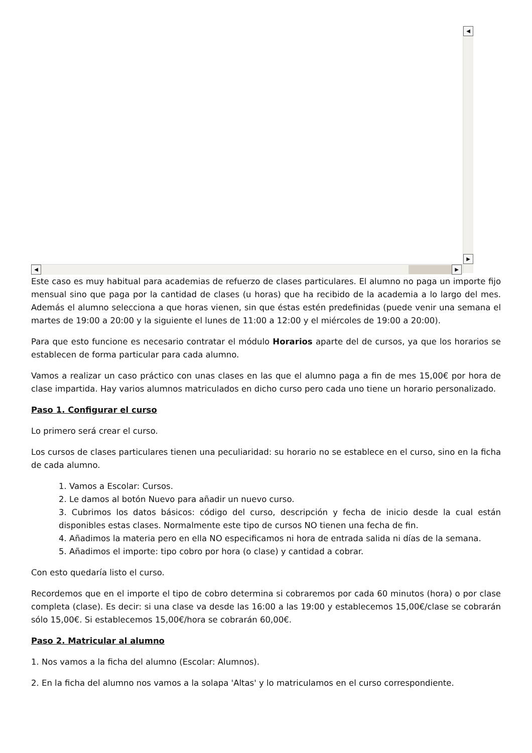◀
▶
◀ ▶
Este caso es muy habitual para academias de refuerzo de clases particulares. El alumno no paga un importe fijo mensual sino que paga por la cantidad de clases (u horas) que ha recibido de la academia a lo largo del mes. Además el alumno selecciona a que horas vienen, sin que éstas estén predefinidas (puede venir una semana el martes de 19:00 a 20:00 y la siguiente el lunes de 11:00 a 12:00 y el miércoles de 19:00 a 20:00).
Para que esto funcione es necesario contratar el módulo Horarios aparte del de cursos, ya que los horarios se establecen de forma particular para cada alumno.
Vamos a realizar un caso práctico con unas clases en las que el alumno paga a fin de mes 15,00€ por hora de clase impartida. Hay varios alumnos matriculados en dicho curso pero cada uno tiene un horario personalizado.
Paso 1. Configurar el curso
Lo primero será crear el curso.
Los cursos de clases particulares tienen una peculiaridad: su horario no se establece en el curso, sino en la ficha de cada alumno.
1. Vamos a Escolar: Cursos.
2. Le damos al botón Nuevo para añadir un nuevo curso.
3. Cubrimos los datos básicos: código del curso, descripción y fecha de inicio desde la cual están disponibles estas clases. Normalmente este tipo de cursos NO tienen una fecha de fin.
4. Añadimos la materia pero en ella NO especificamos ni hora de entrada salida ni días de la semana.
5. Añadimos el importe: tipo cobro por hora (o clase) y cantidad a cobrar.
Con esto quedaría listo el curso.
Recordemos que en el importe el tipo de cobro determina si cobraremos por cada 60 minutos (hora) o por clase completa (clase). Es decir: si una clase va desde las 16:00 a las 19:00 y establecemos 15,00€/clase se cobrarán sólo 15,00€. Si establecemos 15,00€/hora se cobrarán 60,00€.
Paso 2. Matricular al alumno
1. Nos vamos a la ficha del alumno (Escolar: Alumnos).
2. En la ficha del alumno nos vamos a la solapa 'Altas' y lo matriculamos en el curso correspondiente.